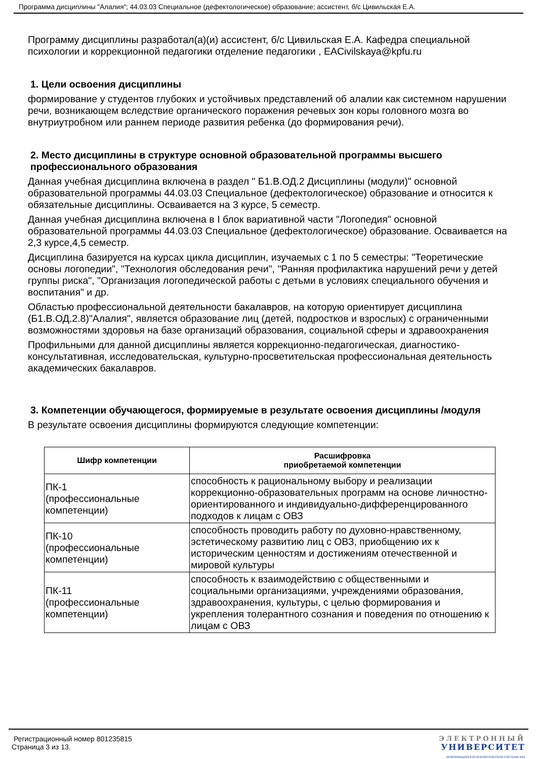Программа дисциплины "Алалия"; 44.03.03 Специальное (дефектологическое) образование; ассистент, б/с Цивильская Е.А.
Программу дисциплины разработал(а)(и) ассистент, б/с Цивильская Е.А. Кафедра специальной психологии и коррекционной педагогики отделение педагогики , EACivilskaya@kpfu.ru
1. Цели освоения дисциплины
формирование у студентов глубоких и устойчивых представлений об алалии как системном нарушении речи, возникающем вследствие органического поражения речевых зон коры головного мозга во внутриутробном или раннем периоде развития ребенка (до формирования речи).
2. Место дисциплины в структуре основной образовательной программы высшего профессионального образования
Данная учебная дисциплина включена в раздел " Б1.В.ОД.2 Дисциплины (модули)" основной образовательной программы 44.03.03 Специальное (дефектологическое) образование и относится к обязательные дисциплины. Осваивается на 3 курсе, 5 семестр.
Данная учебная дисциплина включена в I блок вариативной части "Логопедия" основной образовательной программы 44.03.03 Специальное (дефектологическое) образование. Осваивается на 2,3 курсе,4,5 семестр.
Дисциплина базируется на курсах цикла дисциплин, изучаемых с 1 по 5 семестры: "Теоретические основы логопедии", "Технология обследования речи", "Ранняя профилактика нарушений речи у детей группы риска", "Организация логопедической работы с детьми в условиях специального обучения и воспитания" и др.
Областью профессиональной деятельности бакалавров, на которую ориентирует дисциплина (Б1.В.ОД.2.8)"Алалия", является образование лиц (детей, подростков и взрослых) с ограниченными возможностями здоровья на базе организаций образования, социальной сферы и здравоохранения
Профильными для данной дисциплины является коррекционно-педагогическая, диагностико-консультативная, исследовательская, культурно-просветительская профессиональная деятельность академических бакалавров.
3. Компетенции обучающегося, формируемые в результате освоения дисциплины /модуля
В результате освоения дисциплины формируются следующие компетенции:
| Шифр компетенции | Расшифровка приобретаемой компетенции |
| --- | --- |
| ПК-1 (профессиональные компетенции) | способность к рациональному выбору и реализации коррекционно-образовательных программ на основе личностно-ориентированного и индивидуально-дифференцированного подходов к лицам с ОВЗ |
| ПК-10 (профессиональные компетенции) | способность проводить работу по духовно-нравственному, эстетическому развитию лиц с ОВЗ, приобщению их к историческим ценностям и достижениям отечественной и мировой культуры |
| ПК-11 (профессиональные компетенции) | способность к взаимодействию с общественными и социальными организациями, учреждениями образования, здравоохранения, культуры, с целью формирования и укрепления толерантного сознания и поведения по отношению к лицам с ОВЗ |
Регистрационный номер 801235815
Страница 3 из 13.
ЭЛЕКТРОННЫЙ
УНИВЕРСИТЕТ
ИНФОРМАЦИОННО-АНАЛИТИЧЕСКАЯ СИСТЕМА КФУ